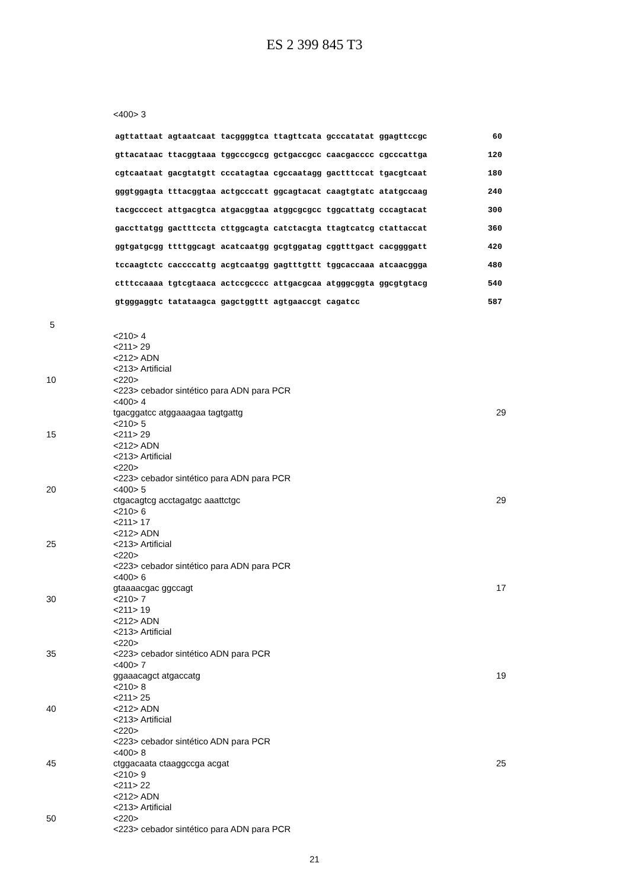ES 2 399 845 T3
<400> 3
agttattaat agtaatcaat tacggggtca ttagttcata gcccatatat ggagttccgc 60
gttacataac ttacggtaaa tggcccgccg gctgaccgcc caacgacccc cgcccattga 120
cgtcaataat gacgtatgtt cccatagtaa cgccaatagg gactttccat tgacgtcaat 180
gggtggagta tttacggtaa actgcccatt ggcagtacat caagtgtatc atatgccaag 240
tacgcccect attgacgtca atgacggtaa atggcgcgcc tggcattatg cccagtacat 300
gaccttatgg gactttccta cttggcagta catctacgta ttagtcatcg ctattaccat 360
ggtgatgcgg ttttggcagt acatcaatgg gcgtggatag cggtttgact cacggggatt 420
tccaagtctc caccccattg acgtcaatgg gagtttgttt tggcaccaaa atcaacggga 480
ctttccaaaa tgtcgtaaca actccgcccc attgacgcaa atgggcggta ggcgtgtacg 540
gtgggaggtc tatataagca gagctggttt agtgaaccgt cagatcc 587
5
<210> 4
<211> 29
<212> ADN
<213> Artificial
10 <220>
<223> cebador sintético para ADN para PCR
<400> 4
tgacggatcc atggaaagaa tagtgattg 29
<210> 5
15 <211> 29
<212> ADN
<213> Artificial
<220>
<223> cebador sintético para ADN para PCR
20 <400> 5
ctgacagtcg acctagatgc aaattctgc 29
<210> 6
<211> 17
<212> ADN
25 <213> Artificial
<220>
<223> cebador sintético para ADN para PCR
<400> 6
gtaaaacgac ggccagt 17
30 <210> 7
<211> 19
<212> ADN
<213> Artificial
<220>
35 <223> cebador sintético ADN para PCR
<400> 7
ggaaacagct atgaccatg 19
<210> 8
<211> 25
40 <212> ADN
<213> Artificial
<220>
<223> cebador sintético ADN para PCR
<400> 8
45 ctggacaata ctaaggccga acgat 25
<210> 9
<211> 22
<212> ADN
<213> Artificial
50 <220>
<223> cebador sintético para ADN para PCR
21